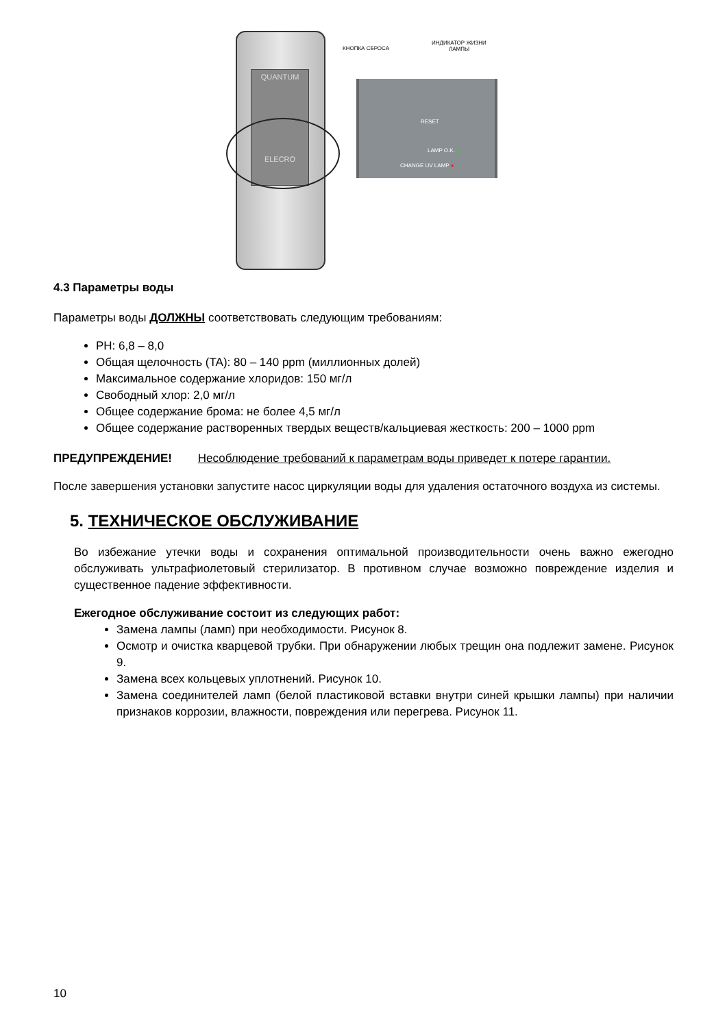QUANTUM
ELECRO
КНОПКА СБРОСА
ИНДИКАТОР ЖИЗНИ
ЛАМПЫ
RESET
LAMP O.K. ●
CHANGE UV LAMP ●
4.3 Параметры воды
Параметры воды ДОЛЖНЫ соответствовать следующим требованиям:
PH: 6,8 – 8,0
Общая щелочность (TA): 80 – 140 ppm (миллионных долей)
Максимальное содержание хлоридов: 150 мг/л
Свободный хлор: 2,0 мг/л
Общее содержание брома: не более 4,5 мг/л
Общее содержание растворенных твердых веществ/кальциевая жесткость: 200 – 1000 ppm
ПРЕДУПРЕЖДЕНИЕ! Несоблюдение требований к параметрам воды приведет к потере гарантии.
После завершения установки запустите насос циркуляции воды для удаления остаточного воздуха из системы.
5. ТЕХНИЧЕСКОЕ ОБСЛУЖИВАНИЕ
Во избежание утечки воды и сохранения оптимальной производительности очень важно ежегодно обслуживать ультрафиолетовый стерилизатор. В противном случае возможно повреждение изделия и существенное падение эффективности.
Ежегодное обслуживание состоит из следующих работ:
Замена лампы (ламп) при необходимости. Рисунок 8.
Осмотр и очистка кварцевой трубки. При обнаружении любых трещин она подлежит замене. Рисунок 9.
Замена всех кольцевых уплотнений. Рисунок 10.
Замена соединителей ламп (белой пластиковой вставки внутри синей крышки лампы) при наличии признаков коррозии, влажности, повреждения или перегрева. Рисунок 11.
10